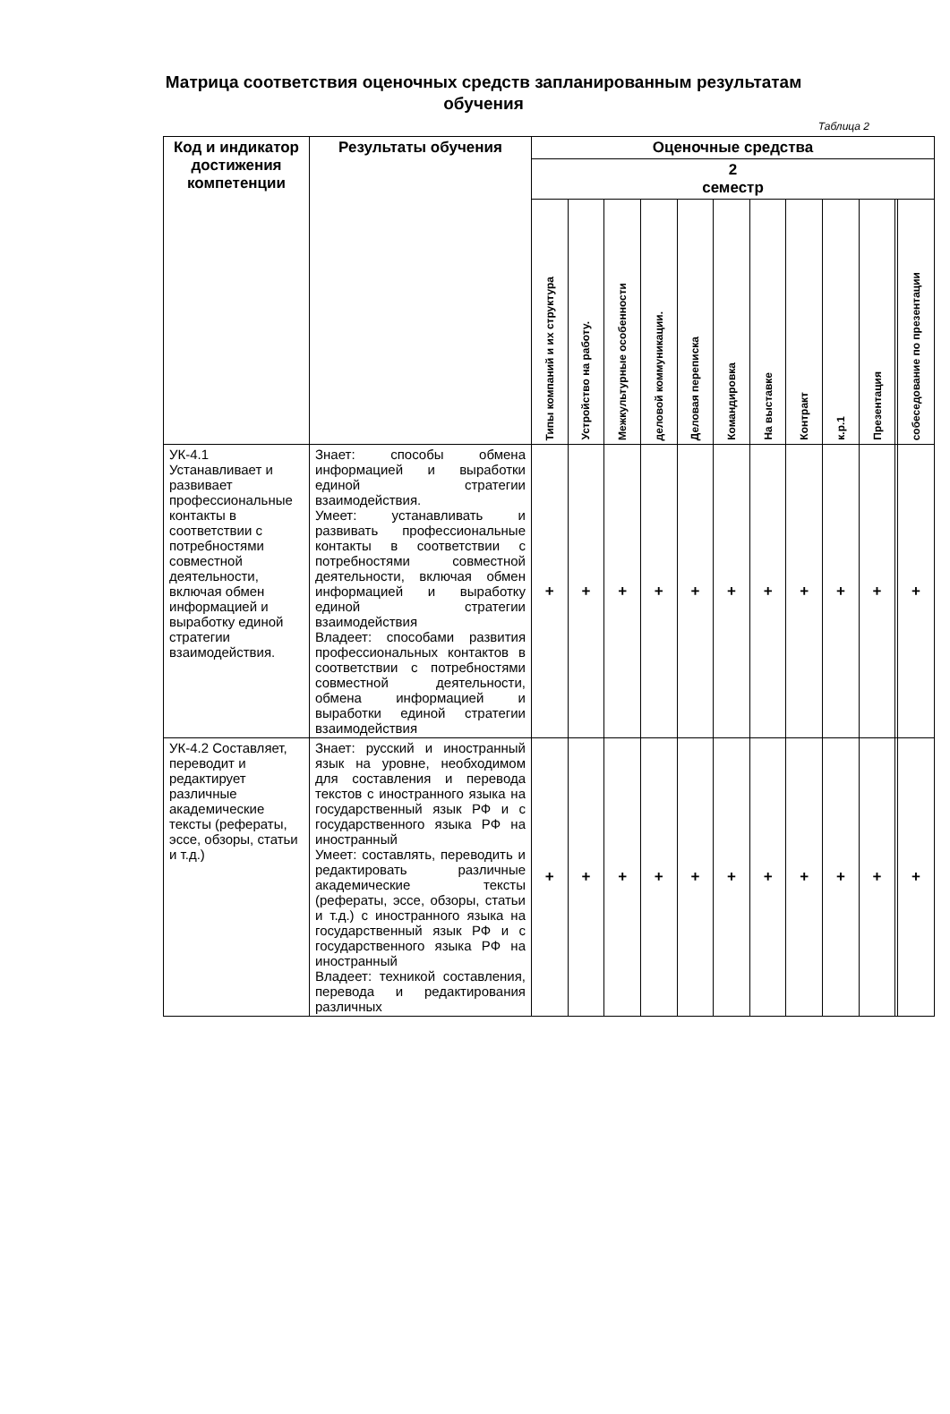Матрица соответствия оценочных средств запланированным результатам
обучения
Таблица 2
| Код и индикатор достижения компетенции | Результаты обучения | Оценочные средства | | | | | | | | | | | |
| --- | --- | --- | --- | --- | --- | --- | --- | --- | --- | --- | --- | --- | --- |
| | | 2 семестр | | | | | | | | | | | |
| | | Типы компаний и их структура | Устройство на работу. | Межкультурные особенности | деловой коммуникации. | Деловая переписка | Командировка | На выставке | Контракт | к.р.1 | Презентация | | собеседование по презентации |
| УК-4.1 Устанавливает и развивает профессиональные контакты в соответствии с потребностями совместной деятельности, включая обмен информацией и выработку единой стратегии взаимодействия. | Знает: способы обмена информацией и выработки единой стратегии взаимодействия. Умеет: устанавливать и развивать профессиональные контакты в соответствии с потребностями совместной деятельности, включая обмен информацией и выработку единой стратегии взаимодействия Владеет: способами развития профессиональных контактов в соответствии с потребностями совместной деятельности, обмена информацией и выработки единой стратегии взаимодействия | + | + | + | + | + | + | + | + | + | + | | + |
| УК-4.2 Составляет, переводит и редактирует различные академические тексты (рефераты, эссе, обзоры, статьи и т.д.) | Знает: русский и иностранный язык на уровне, необходимом для составления и перевода текстов с иностранного языка на государственный язык РФ и с государственного языка РФ на иностранный Умеет: составлять, переводить и редактировать различные академические тексты (рефераты, эссе, обзоры, статьи и т.д.) с иностранного языка на государственный язык РФ и с государственного языка РФ на иностранный Владеет: техникой составления, перевода и редактирования различных | + | + | + | + | + | + | + | + | + | + | | + |